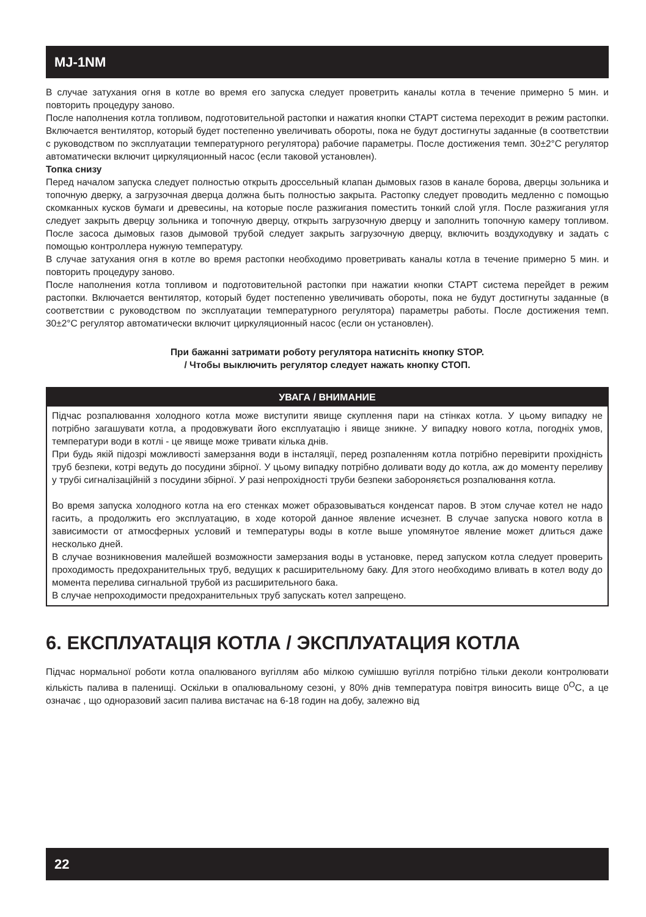MJ-1NM
В случае затухания огня в котле во время его запуска следует проветрить каналы котла в течение примерно 5 мин. и повторить процедуру заново.
После наполнения котла топливом, подготовительной растопки и нажатия кнопки СТАРТ система переходит в режим растопки. Включается вентилятор, который будет постепенно увеличивать обороты, пока не будут достигнуты заданные (в соответствии с руководством по эксплуатации температурного регулятора) рабочие параметры. После достижения темп. 30±2°C регулятор автоматически включит циркуляционный насос (если таковой установлен).
Топка снизу
Перед началом запуска следует полностью открыть дроссельный клапан дымовых газов в канале борова, дверцы зольника и топочную дверку, а загрузочная дверца должна быть полностью закрыта. Растопку следует проводить медленно с помощью скомканных кусков бумаги и древесины, на которые после разжигания поместить тонкий слой угля. После разжигания угля следует закрыть дверцу зольника и топочную дверцу, открыть загрузочную дверцу и заполнить топочную камеру топливом. После засоса дымовых газов дымовой трубой следует закрыть загрузочную дверцу, включить воздуходувку и задать с помощью контроллера нужную температуру.
В случае затухания огня в котле во время растопки необходимо проветривать каналы котла в течение примерно 5 мин. и повторить процедуру заново.
После наполнения котла топливом и подготовительной растопки при нажатии кнопки СТАРТ система перейдет в режим растопки. Включается вентилятор, который будет постепенно увеличивать обороты, пока не будут достигнуты заданные (в соответствии с руководством по эксплуатации температурного регулятора) параметры работы. После достижения темп. 30±2°C регулятор автоматически включит циркуляционный насос (если он установлен).
При бажанні затримати роботу регулятора натисніть кнопку STOP.
/ Чтобы выключить регулятор следует нажать кнопку СТОП.
УВАГА / ВНИМАНИЕ
Підчас розпалювання холодного котла може виступити явище скуплення пари на стінках котла. У цьому випадку не потрібно загашувати котла, а продовжувати його експлуатацію і явище зникне. У випадку нового котла, погодніх умов, температури води в котлі - це явище може тривати кілька днів.
При будь якій підозрі можливості замерзання води в інсталяції, перед розпаленням котла потрібно перевірити прохідність труб безпеки, котрі ведуть до посудини збірної. У цьому випадку потрібно доливати воду до котла, аж до моменту переливу у трубі сигналізаційній з посудини збірної. У разі непрохідності труби безпеки забороняється розпалювання котла.
Во время запуска холодного котла на его стенках может образовываться конденсат паров. В этом случае котел не надо гасить, а продолжить его эксплуатацию, в ходе которой данное явление исчезнет. В случае запуска нового котла в зависимости от атмосферных условий и температуры воды в котле выше упомянутое явление может длиться даже несколько дней.
В случае возникновения малейшей возможности замерзания воды в установке, перед запуском котла следует проверить проходимость предохранительных труб, ведущих к расширительному баку. Для этого необходимо вливать в котел воду до момента перелива сигнальной трубой из расширительного бака.
В случае непроходимости предохранительных труб запускать котел запрещено.
6. ЕКСПЛУАТАЦІЯ КОТЛА / ЭКСПЛУАТАЦИЯ КОТЛА
Підчас нормальної роботи котла опалюваного вугіллям або мілкою сумішшю вугілля потрібно тільки деколи контролювати кількість палива в паленищі. Оскільки в опалювальному сезоні, у 80% днів температура повітря виносить вище 0<sup>O</sup>C, а це означає , що одноразовий засип палива вистачає на 6-18 годин на добу, залежно від
22